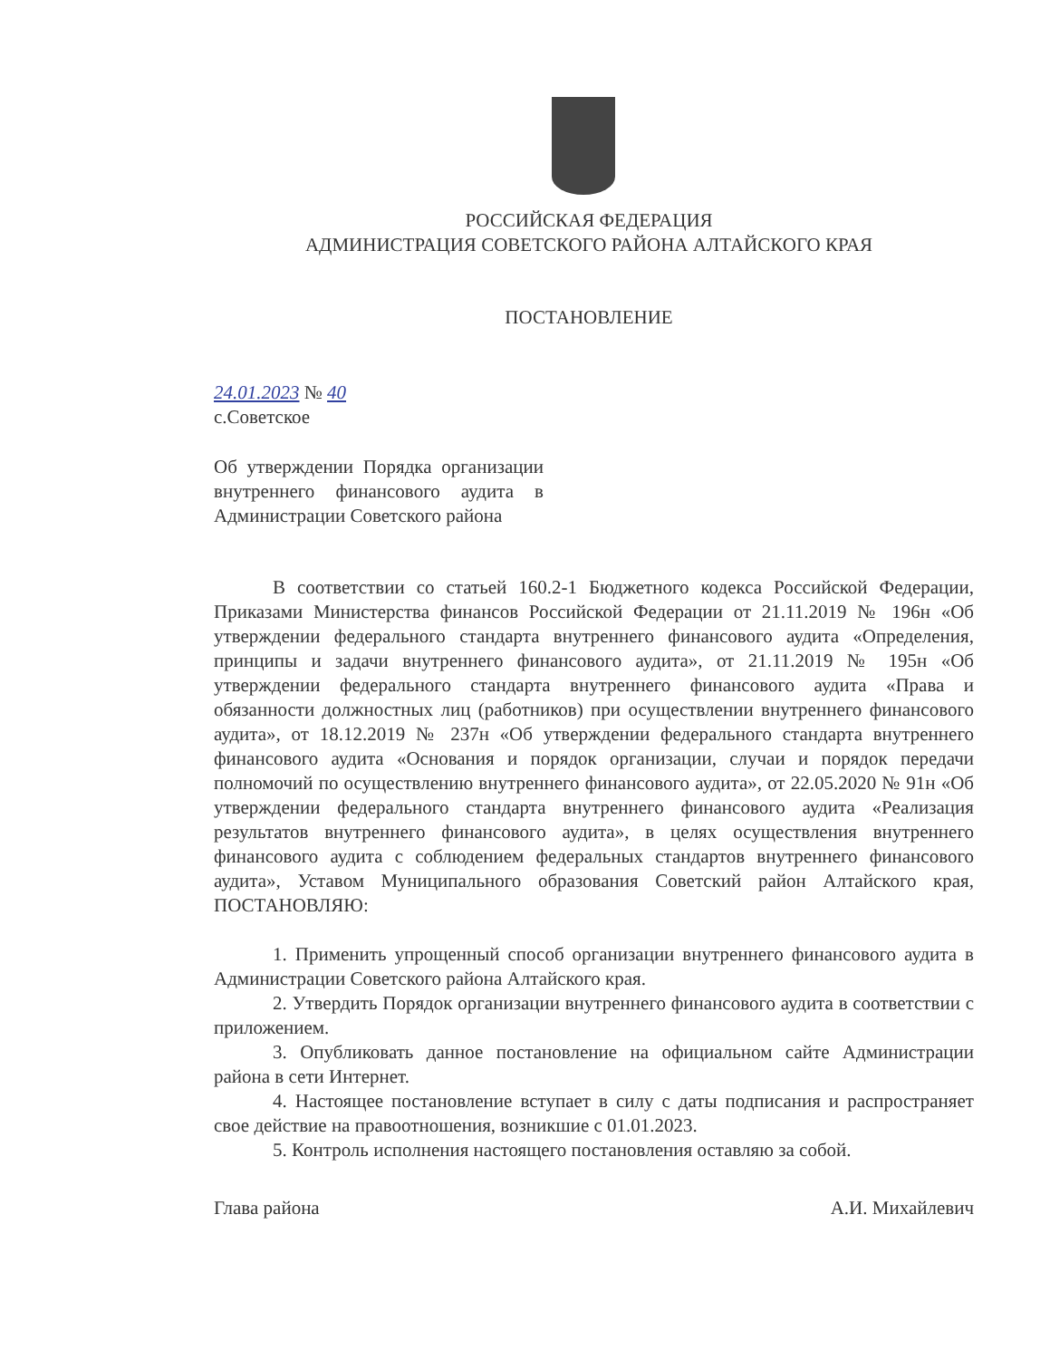РОССИЙСКАЯ ФЕДЕРАЦИЯ
АДМИНИСТРАЦИЯ СОВЕТСКОГО РАЙОНА АЛТАЙСКОГО КРАЯ
ПОСТАНОВЛЕНИЕ
24.01.2023 № 40
с.Советское
Об утверждении Порядка организации внутреннего финансового аудита в Администрации Советского района
В соответствии со статьей 160.2-1 Бюджетного кодекса Российской Федерации, Приказами Министерства финансов Российской Федерации от 21.11.2019 № 196н «Об утверждении федерального стандарта внутреннего финансового аудита «Определения, принципы и задачи внутреннего финансового аудита», от 21.11.2019 № 195н «Об утверждении федерального стандарта внутреннего финансового аудита «Права и обязанности должностных лиц (работников) при осуществлении внутреннего финансового аудита», от 18.12.2019 № 237н «Об утверждении федерального стандарта внутреннего финансового аудита «Основания и порядок организации, случаи и порядок передачи полномочий по осуществлению внутреннего финансового аудита», от 22.05.2020 № 91н «Об утверждении федерального стандарта внутреннего финансового аудита «Реализация результатов внутреннего финансового аудита», в целях осуществления внутреннего финансового аудита с соблюдением федеральных стандартов внутреннего финансового аудита», Уставом Муниципального образования Советский район Алтайского края, ПОСТАНОВЛЯЮ:
1. Применить упрощенный способ организации внутреннего финансового аудита в Администрации Советского района Алтайского края.
2. Утвердить Порядок организации внутреннего финансового аудита в соответствии с приложением.
3. Опубликовать данное постановление на официальном сайте Администрации района в сети Интернет.
4. Настоящее постановление вступает в силу с даты подписания и распространяет свое действие на правоотношения, возникшие с 01.01.2023.
5. Контроль исполнения настоящего постановления оставляю за собой.
Глава района А.И. Михайлевич